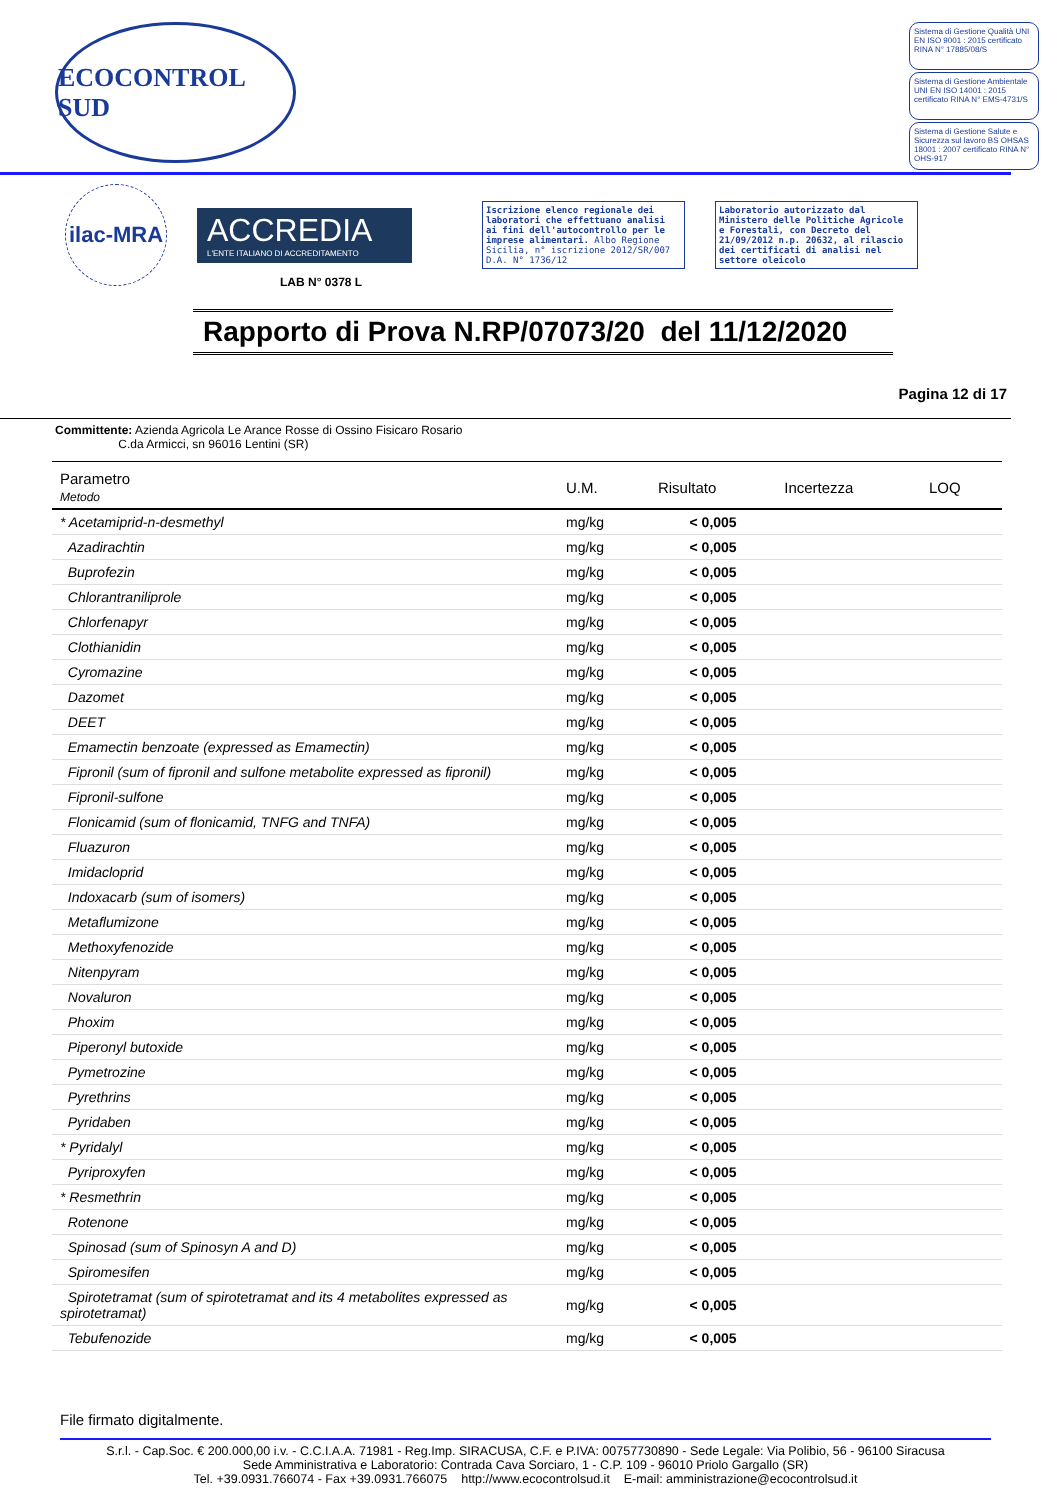ECOCONTROL SUD
Sistema di Gestione Qualità UNI EN ISO 9001 : 2015 certificato RINA N° 17885/08/S
Sistema di Gestione Ambientale UNI EN ISO 14001 : 2015 certificato RINA N° EMS-4731/S
Sistema di Gestione Salute e Sicurezza sul lavoro BS OHSAS 18001 : 2007 certificato RINA N° OHS-917
ilac-MRA
ACCREDIA
L'ENTE ITALIANO DI ACCREDITAMENTO
Iscrizione elenco regionale dei laboratori che effettuano analisi ai fini dell'autocontrollo per le imprese alimentari. Albo Regione Sicilia, n° iscrizione 2012/SR/007 D.A. N° 1736/12
Laboratorio autorizzato dal Ministero delle Politiche Agricole e Forestali, con Decreto del 21/09/2012 n.p. 20632, al rilascio dei certificati di analisi nel settore oleicolo
LAB N° 0378 L
Rapporto di Prova N.RP/07073/20 del 11/12/2020
Pagina 12 di 17
Committente: Azienda Agricola Le Arance Rosse di Ossino Fisicaro Rosario
C.da Armicci, sn 96016 Lentini (SR)
| Parametro Metodo | U.M. | Risultato | Incertezza | LOQ |
| --- | --- | --- | --- | --- |
| * Acetamiprid-n-desmethyl | mg/kg | < 0,005 | | |
| Azadirachtin | mg/kg | < 0,005 | | |
| Buprofezin | mg/kg | < 0,005 | | |
| Chlorantraniliprole | mg/kg | < 0,005 | | |
| Chlorfenapyr | mg/kg | < 0,005 | | |
| Clothianidin | mg/kg | < 0,005 | | |
| Cyromazine | mg/kg | < 0,005 | | |
| Dazomet | mg/kg | < 0,005 | | |
| DEET | mg/kg | < 0,005 | | |
| Emamectin benzoate (expressed as Emamectin) | mg/kg | < 0,005 | | |
| Fipronil (sum of fipronil and sulfone metabolite expressed as fipronil) | mg/kg | < 0,005 | | |
| Fipronil-sulfone | mg/kg | < 0,005 | | |
| Flonicamid (sum of flonicamid, TNFG and TNFA) | mg/kg | < 0,005 | | |
| Fluazuron | mg/kg | < 0,005 | | |
| Imidacloprid | mg/kg | < 0,005 | | |
| Indoxacarb (sum of isomers) | mg/kg | < 0,005 | | |
| Metaflumizone | mg/kg | < 0,005 | | |
| Methoxyfenozide | mg/kg | < 0,005 | | |
| Nitenpyram | mg/kg | < 0,005 | | |
| Novaluron | mg/kg | < 0,005 | | |
| Phoxim | mg/kg | < 0,005 | | |
| Piperonyl butoxide | mg/kg | < 0,005 | | |
| Pymetrozine | mg/kg | < 0,005 | | |
| Pyrethrins | mg/kg | < 0,005 | | |
| Pyridaben | mg/kg | < 0,005 | | |
| * Pyridalyl | mg/kg | < 0,005 | | |
| Pyriproxyfen | mg/kg | < 0,005 | | |
| * Resmethrin | mg/kg | < 0,005 | | |
| Rotenone | mg/kg | < 0,005 | | |
| Spinosad (sum of Spinosyn A and D) | mg/kg | < 0,005 | | |
| Spiromesifen | mg/kg | < 0,005 | | |
| Spirotetramat (sum of spirotetramat and its 4 metabolites expressed as spirotetramat) | mg/kg | < 0,005 | | |
| Tebufenozide | mg/kg | < 0,005 | | |
File firmato digitalmente.
S.r.l. - Cap.Soc. € 200.000,00 i.v. - C.C.I.A.A. 71981 - Reg.Imp. SIRACUSA, C.F. e P.IVA: 00757730890 - Sede Legale: Via Polibio, 56 - 96100 Siracusa
Sede Amministrativa e Laboratorio: Contrada Cava Sorciaro, 1 - C.P. 109 - 96010 Priolo Gargallo (SR)
Tel. +39.0931.766074 - Fax +39.0931.766075 http://www.ecocontrolsud.it E-mail: amministrazione@ecocontrolsud.it